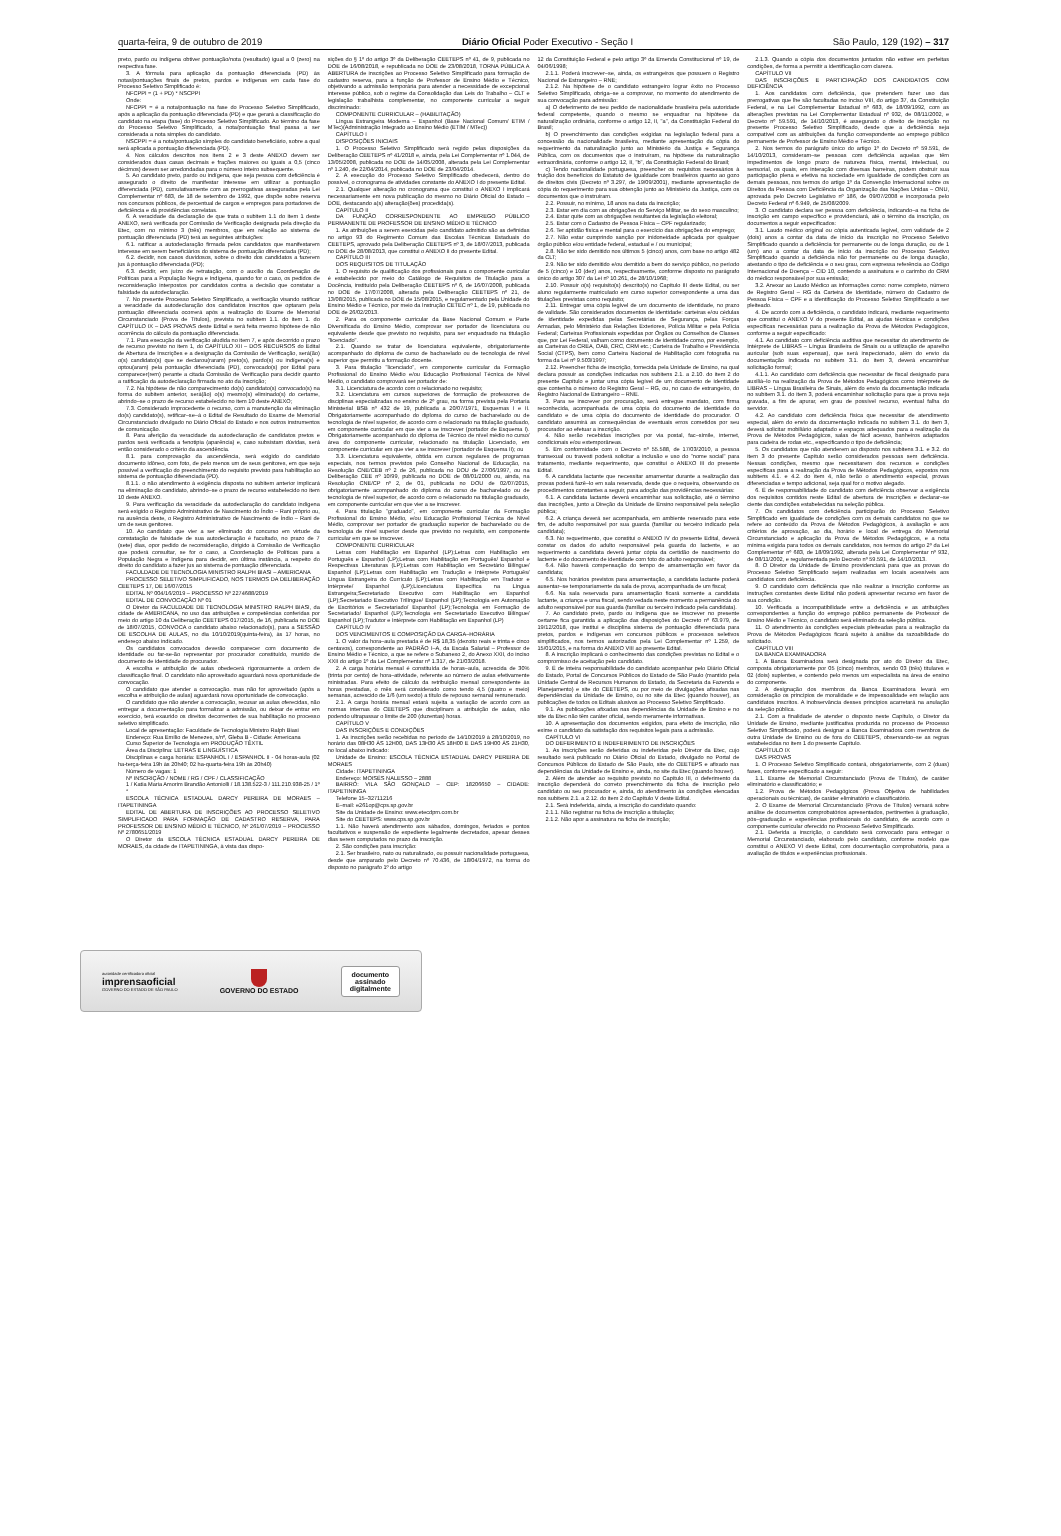quarta-feira, 9 de outubro de 2019 Diário Oficial Poder Executivo - Seção I São Paulo, 129 (192) – 317
preto, pardo ou indígena obtiver pontuação/nota (resultado) igual a 0 (zero) na respectiva fase.
3. A fórmula para aplicação da pontuação diferenciada (PD) às notas/pontuações finais de pretos, pardos e indígenas em cada fase do Processo Seletivo Simplificado é:
NFCPPI = (1 + PD) * NSCPPI
Onde:
NFCPPI = é a nota/pontuação na fase do Processo Seletivo Simplificado, após a aplicação da pontuação diferenciada (PD) e que gerará a classificação do candidato na etapa (fase) do Processo Seletivo Simplificado. Ao término da fase do Processo Seletivo Simplificado, a nota/pontuação final passa a ser considerada a nota simples do candidato.
NSCPPI = é a nota/pontuação simples do candidato beneficiário, sobre a qual será aplicada a pontuação diferenciada (PD).
4. Nos cálculos descritos nos itens 2 e 3 deste ANEXO devem ser considerados duas casas decimais e frações maiores ou iguais a 0,5 (cinco décimos) devem ser arredondadas para o número inteiro subsequente.
5. Ao candidato preto, pardo ou indígena, que seja pessoa com deficiência é assegurado o direito de manifestar interesse em utilizar a pontuação diferenciada (PD), cumulativamente com as prerrogativas asseguradas pela Lei Complementar nº 683, de 18 de setembro de 1992, que dispõe sobre reserva nos concursos públicos, de percentual de cargos e empregos para portadores de deficiência e dá providências correlatas.
6. A veracidade da declaração de que trata o subitem 1.1 do item 1 deste ANEXO, será verificada por Comissão de Verificação designada pela direção da Etec, com no mínimo 3 (três) membros, que em relação ao sistema de pontuação diferenciada (PD) terá as seguintes atribuições:
6.1. ratificar a autodeclaração firmada pelos candidatos que manifestarem interesse em serem beneficiários do sistema de pontuação diferenciada (PD);
6.2. decidir, nos casos duvidosos, sobre o direito dos candidatos a fazerem jus à pontuação diferenciada (PD);
6.3. decidir, em juízo de retratação, com o auxílio da Coordenação de Políticas para a População Negra e Indígena, quando for o caso, os pedidos de reconsideração interpostos por candidatos contra a decisão que constatar a falsidade da autodeclaração.
7. No presente Processo Seletivo Simplificado, a verificação visando ratificar a veracidade da autodeclaração dos candidatos inscritos que optaram pela pontuação diferenciada ocorrerá após a realização do Exame de Memorial Circunstanciado (Prova de Títulos), prevista no subitem 1.1. do item 1. do CAPÍTULO IX – DAS PROVAS deste Edital e será feita mesmo hipótese de não ocorrência do cálculo da pontuação diferenciada.
7.1. Para execução da verificação aludida no item 7, e após decorrido o prazo de recurso previsto no item 1, do CAPÍTULO XII – DOS RECURSOS do Edital de Abertura de Inscrições e a designação da Comissão de Verificação, será(ão) o(s) candidato(s) que se declarou(raram) preto(s), pardo(s) ou indígena(s) e optou(aram) pela pontuação diferenciada (PD), convocado(s) por Edital para comparecer(rem) perante a citada Comissão de Verificação para decidir quanto a ratificação da autodeclaração firmada no ato da inscrição;
7.2. Na hipótese de não comparecimento do(s) candidato(s) convocado(s) na forma do subitem anterior, será(ão) o(s) mesmo(s) eliminado(s) do certame, abrindo–se o prazo de recurso estabelecido no item 10 deste ANEXO;
7.3. Considerado improcedente o recurso, com a manutenção da eliminação do(s) candidato(s), retificar–se–á o Edital de Resultado do Exame de Memorial Circunstanciado divulgado no Diário Oficial do Estado e nos outros instrumentos de comunicação.
8. Para aferição da veracidade da autodeclaração de candidatos pretos e pardos será verificada a fenotipia (aparência) e, caso subsistam dúvidas, será então considerado o critério da ascendência.
8.1. para comprovação da ascendência, será exigido do candidato documento idôneo, com foto, de pelo menos um de seus genitores, em que seja possível a verificação do preenchimento do requisito previsto para habilitação ao sistema de pontuação diferenciada (PD).
8.1.1. o não atendimento à exigência disposta no subitem anterior implicará na eliminação do candidato, abrindo–se o prazo de recurso estabelecido no item 10 deste ANEXO.
9. Para verificação da veracidade da autodeclaração do candidato indígena será exigido o Registro Administrativo de Nascimento do Índio – Rani próprio ou, na ausência deste, o Registro Administrativo de Nascimento de Índio – Rani de um de seus genitores.
10. Ao candidato que vier a ser eliminado do concurso em virtude da constatação de falsidade de sua autodeclaração é facultado, no prazo de 7 (sete) dias, opor pedido de reconsideração, dirigido à Comissão de Verificação que poderá consultar, se for o caso, a Coordenação de Políticas para a População Negra e Indígena para decidir, em última instância, a respeito do direito do candidato a fazer jus ao sistema de pontuação diferenciada.
FACULDADE DE TECNOLOGIA MINISTRO RALPH BIASI – AMERICANA
PROCESSO SELETIVO SIMPLIFICADO, NOS TERMOS DA DELIBERAÇÃO CEETEPS 17, DE 16/07/2015
EDITAL Nº 004/16/2019 – PROCESSO Nº 2274688/2019
EDITAL DE CONVOCAÇÃO Nº 01
O Diretor da FACULDADE DE TECNOLOGIA MINISTRO RALPH BIASI, da cidade de AMERICANA, no uso das atribuições e competências conferidas por meio do artigo 10 da Deliberação CEETEPS 017/2015, de 16, publicada no DOE de 18/07/2015, CONVOCA o candidato abaixo relacionado(s), para a SESSÃO DE ESCOLHA DE AULAS, no dia 10/10/2019(quinta-feira), às 17 horas, no endereço abaixo indicado.
Os candidatos convocados deverão comparecer com documento de identidade ou far-se-ão representar por procurador constituído, munido de documento de identidade do procurador.
A escolha e atribuição de aulas obedecerá rigorosamente a ordem de classificação final. O candidato não aproveitado aguardará nova oportunidade de convocação.
O candidato que atender a convocação. mas não for aproveitado (após a escolha e atribuição de aulas) aguardará nova oportunidade de convocação.
O candidato que não atender a convocação, recusar as aulas oferecidas, não entregar a documentação para formalizar a admissão, ou deixar de entrar em exercício, terá exaurido os direitos decorrentes de sua habilitação no processo seletivo simplificado.
Local de apresentação: Faculdade de Tecnologia Ministro Ralph Biasi
Endereço: Rua Emílio de Menezes, s/nº, Gleba B - Cidade: Americana
Curso Superior de Tecnologia em PRODUÇÃO TÊXTIL
Área da Disciplina: LETRAS E LINGUÍSTICA
Disciplinas e carga horária: ESPANHOL I / ESPANHOL II - 04 horas-aula (02 ha-terça-feira 19h às 20h40; 02 ha-quarta-feira 19h às 20h40)
Número de vagas: 1
Nº INSCRIÇÃO / NOME / RG / CPF / CLASSIFICAÇÃO
1 / Katia Maria Amorim Brandão Antoniolli / 18.138.522-3 / 111.210.938-25 / 1º
*
ESCOLA TÉCNICA ESTADUAL DARCY PEREIRA DE MORAES – ITAPETININGA
EDITAL DE ABERTURA DE INSCRIÇÕES AO PROCESSO SELETIVO SIMPLIFICADO PARA FORMAÇÃO DE CADASTRO RESERVA, PARA PROFESSOR DE ENSINO MÉDIO E TÉCNICO, Nº 261/07/2019 – PROCESSO Nº 2780651/2019
O Diretor da ESCOLA TÉCNICA ESTADUAL DARCY PEREIRA DE MORAES, da cidade de ITAPETININGA, à vista das dispo-
sições do § 1º do artigo 3º da Deliberação CEETEPS nº 41, de 9, publicada no DOE de 16/08/2018, e republicada no DOE de 23/08/2018, TORNA PÚBLICA A ABERTURA de inscrições ao Processo Seletivo Simplificado para formação de cadastro reserva, para a função de Professor de Ensino Médio e Técnico, objetivando a admissão temporária para atender a necessidade de excepcional interesse público, sob o regime da Consolidação das Leis do Trabalho – CLT e legislação trabalhista complementar, no componente curricular a seguir discriminado:
COMPONENTE CURRICULAR – (HABILITAÇÃO)
Língua Estrangeira Moderna – Espanhol (Base Nacional Comum/ ETIM / MTec)(Administração Integrado ao Ensino Médio (ETIM / MTec))
CAPÍTULO I
DISPOSIÇÕES INICIAIS
1. O Processo Seletivo Simplificado será regido pelas disposições da Deliberação CEETEPS nº 41/2018 e, ainda, pela Lei Complementar nº 1.044, de 13/05/2008, publicada no DOE de 14/05/2008, alterada pela Lei Complementar nº 1.240, de 22/04/2014, publicada no DOE de 23/04/2014.
2. A execução do Processo Seletivo Simplificado obedecerá, dentro do possível, o cronograma de atividades constante do ANEXO I do presente Edital.
2.1. Qualquer alteração no cronograma que constitui o ANEXO I implicará necessariamente em nova publicação do mesmo no Diário Oficial do Estado – DOE, destacando a(s) alteração(ões) procedida(s).
CAPÍTULO II
DA FUNÇÃO CORRESPONDENTE AO EMPREGO PÚBLICO PERMANENTE DE PROFESSOR DE ENSINO MÉDIO E TÉCNICO
1. As atribuições a serem exercidas pelo candidato admitido são as definidas no artigo 93 do Regimento Comum das Escolas Técnicas Estaduais do CEETEPS, aprovado pela Deliberação CEETEPS nº 3, de 18/07/2013, publicada no DOE de 28/08/2013, que constitui o ANEXO II do presente Edital.
CAPÍTULO III
DOS REQUISITOS DE TITULAÇÃO
1. O requisito de qualificação dos profissionais para o componente curricular é estabelecido por meio do Catálogo de Requisitos de Titulação para a Docência, instituído pela Deliberação CEETEPS nº 6, de 16/07/2008, publicada no DOE de 17/07/2008, alterada pela Deliberação CEETEPS nº 21, de 13/08/2015, publicada no DOE de 15/08/2015, e regulamentado pela Unidade do Ensino Médio e Técnico, por meio da Instrução CETEC nº 1, de 19, publicada no DOE de 26/02/2013.
2. Para os componente curricular da Base Nacional Comum e Parte Diversificada do Ensino Médio, comprovar ser portador de licenciatura ou equivalente desde que previsto no requisito, para ser enquadrado na titulação "licenciado".
2.1. Quando se tratar de licenciatura equivalente, obrigatoriamente acompanhado do diploma de curso de bacharelado ou de tecnologia de nível superior que permitiu a formação docente.
3. Para titulação "licenciado", em componente curricular da Formação Profissional do Ensino Médio e/ou Educação Profissional Técnica de Nível Médio, o candidato comprovará ser portador de:
3.1. Licenciatura de acordo com o relacionado no requisito;
3.2. Licenciatura em cursos superiores de formação de professores de disciplinas especializadas no ensino de 2º grau, na forma prevista pela Portaria Ministerial BSB nº 432 de 19, publicada a 20/07/1971, Esquemas I e II. Obrigatoriamente acompanhado do diploma do curso de bacharelado ou de tecnologia de nível superior, de acordo com o relacionado na titulação graduado, em componente curricular em que vier a se inscrever (portador de Esquema I). Obrigatoriamente acompanhado do diploma de Técnico de nível médio no curso/área do componente curricular, relacionado na titulação Licenciado, em componente curricular em que vier a se inscrever (portador de Esquema II); ou
3.3. Licenciatura equivalente, obtida em cursos regulares de programas especiais, nos termos previstos pelo Conselho Nacional de Educação, na Resolução CNE/CEB nº 2 de 26, publicada no DOU de 27/06/1997, ou na Deliberação CEE nº 10/99, publicada no DOE de 08/01/2000 ou, ainda, na Resolução CNE/CP nº 2, de 01, publicada no DOU de 02/07/2015, obrigatoriamente acompanhado do diploma do curso de bacharelado ou de tecnologia de nível superior, de acordo com o relacionado na titulação graduado, em componente curricular em que vier a se inscrever.
4. Para titulação "graduado", em componente curricular da Formação Profissional do Ensino Médio, e/ou Educação Profissional Técnica de Nível Médio, comprovar ser portador de graduação superior de bacharelado ou de tecnologia de nível superior desde que previsto no requisito, em componente curricular em que se inscrever.
COMPONENTE CURRICULAR
Letras com Habilitação em Espanhol (LP);Letras com Habilitação em Português e Espanhol (LP);Letras com Habilitação em Português/ Espanhol e Respectivas Literaturas (LP);Letras com Habilitação em Secretário Bilíngue/ Espanhol (LP);Letras com Habilitação em Tradução e Intérprete Português/ Língua Estrangeira do Currículo (LP);Letras com Habilitação em Tradutor e Intérprete/ Espanhol (LP);Licenciatura Específica na Língua Estrangeira;Secretariado Executivo com Habilitação em Espanhol (LP);Secretariado Executivo Trilíngue/ Espanhol (LP);Tecnologia em Automação de Escritórios e Secretariado/ Espanhol (LP);Tecnologia em Formação de Secretariado/ Espanhol (LP);Tecnologia em Secretariado Executivo Bilíngue/ Espanhol (LP);Tradutor e Intérprete com Habilitação em Espanhol (LP)
CAPÍTULO IV
DOS VENCIMENTOS E COMPOSIÇÃO DA CARGA–HORÁRIA
1. O valor da hora–aula prestada é de R$ 18,35 (dezoito reais e trinta e cinco centavos), correspondente ao PADRÃO I–A, da Escala Salarial – Professor de Ensino Médio e Técnico, a que se refere o Subanexo 2, do Anexo XXII, do inciso XXII do artigo 1º da Lei Complementar nº 1.317, de 21/03/2018.
2. A carga horária mensal é constituída de horas–aula, acrescida de 30% (trinta por cento) de hora–atividade, referente ao número de aulas efetivamente ministradas. Para efeito de cálculo da retribuição mensal correspondente às horas prestadas, o mês será considerado como tendo 4,5 (quatro e meio) semanas, acrescido de 1/6 (um sexto) a título de repouso semanal remunerado.
2.1. A carga horária mensal estará sujeita a variação de acordo com as normas internas do CEETEPS que disciplinam a atribuição de aulas, não podendo ultrapassar o limite de 200 (duzentas) horas.
CAPÍTULO V
DAS INSCRIÇÕES E CONDIÇÕES
1. As inscrições serão recebidas no período de 14/10/2019 à 28/10/2019, no horário das 08H30 ÀS 12H00, DAS 13H30 ÀS 18H00 E DAS 19H00 ÀS 21H30, no local abaixo indicado:
Unidade de Ensino: ESCOLA TÉCNICA ESTADUAL DARCY PEREIRA DE MORAES
Cidade: ITAPETININGA
Endereço: MOISÉS NALESSO – 2888
BAIRRO: VILA SÃO GONÇALO – CEP: 18206650 – CIDADE: ITAPETININGA
Telefone 15–32711216
E–mail: e261op@cps.sp.gov.br
Site da Unidade de Ensino: www.etecdpm.com.br
Site do CEETEPS: www.cps.sp.gov.br
1.1. Não haverá atendimento aos sábados, domingos, feriados e pontos facultativos e suspensão de expediente legalmente decretados, apesar desses dias serem computados no prazo da inscrição.
2. São condições para inscrição:
2.1. Ser brasileiro, nato ou naturalizado, ou possuir nacionalidade portuguesa, desde que amparado pelo Decreto nº 70.436, de 18/04/1972, na forma do disposto no parágrafo 1º do artigo
12 da Constituição Federal e pelo artigo 3º da Emenda Constitucional nº 19, de 04/06/1998;
2.1.1. Poderá inscrever–se, ainda, os estrangeiros que possuem o Registro Nacional de Estrangeiro – RNE;
2.1.2. Na hipótese de o candidato estrangeiro lograr êxito no Processo Seletivo Simplificado, obriga–se a comprovar, no momento do atendimento de sua convocação para admissão:
a) O deferimento de seu pedido de nacionalidade brasileira pela autoridade federal competente, quando o mesmo se enquadrar na hipótese da naturalização ordinária, conforme o artigo 12, II, "a", da Constituição Federal do Brasil;
b) O preenchimento das condições exigidas na legislação federal para a concessão da nacionalidade brasileira, mediante apresentação da cópia do requerimento da naturalização junto ao Ministério da Justiça e Segurança Pública, com os documentos que o instruíram, na hipótese da naturalização extraordinária, conforme o artigo 12, II, "b", da Constituição Federal do Brasil;
c) Tendo nacionalidade portuguesa, preencher os requisitos necessários à fruição dos benefícios do Estatuto de Igualdade com brasileiros quanto ao gozo de direitos civis (Decreto nº 3.297, de 19/09/2001), mediante apresentação de cópia do requerimento para sua obtenção junto ao Ministério da Justiça, com os documentos que o instruíram.
2.2. Possuir, no mínimo, 18 anos na data da inscrição;
2.3. Estar em dia com as obrigações do Serviço Militar, se do sexo masculino;
2.4. Estar quite com as obrigações resultantes da legislação eleitoral;
2.5. Estar com o Cadastro de Pessoa Física – CPF regularizado;
2.6. Ter aptidão física e mental para o exercício das obrigações do emprego;
2.7. Não estar cumprindo sanção por inidoneidade aplicada por qualquer órgão público e/ou entidade federal, estadual e / ou municipal;
2.8. Não ter sido demitido nos últimos 5 (cinco) anos, com base no artigo 482 da CLT;
2.9. Não ter sido demitido e/ou demitido a bem do serviço público, no período de 5 (cinco) e 10 (dez) anos, respectivamente, conforme disposto no parágrafo único do artigo 307 da Lei nº 10.261, de 28/10/1968;
2.10. Possuir o(s) requisito(s) descrito(s) no Capítulo III deste Edital, ou ser aluno regularmente matriculado em curso superior correspondente a uma das titulações previstas como requisito;
2.11. Entregar uma cópia legível de um documento de identidade, no prazo de validade. São considerados documentos de identidade: carteiras e/ou cédulas de identidade expedidas pelas Secretárias de Segurança, pelas Forças Armadas, pelo Ministério das Relações Exteriores, Polícia Militar e pela Polícia Federal; Carteiras Profissionais expedidas por Órgãos ou Conselhos de Classes que, por Lei Federal, valham como documento de identidade como, por exemplo, as Carteiras do CREA, OAB, CRC, CRM etc.; Carteira de Trabalho e Previdência Social (CTPS), bem como Carteira Nacional de Habilitação com fotografia na forma da Lei nº 9.503/1997;
2.12. Preencher ficha de inscrição, fornecida pela Unidade de Ensino, na qual declara possuir as condições indicadas nos subitens 2.1. a 2.10. do item 2 do presente Capítulo e juntar uma cópia legível de um documento de identidade que contenha o número do Registro Geral – RG, ou, no caso de estrangeiro, do Registro Nacional de Estrangeiro – RNE.
3. Para se inscrever por procuração, será entregue mandato, com firma reconhecida, acompanhada de uma cópia do documento de identidade do candidato e de uma cópia do documento de identidade do procurador. O candidato assumirá as consequências de eventuais erros cometidos por seu procurador ao efetuar a inscrição.
4. Não serão recebidas inscrições por via postal, fac–símile, internet, condicionais e/ou extemporâneas.
5. Em conformidade com o Decreto nº 55.588, de 17/03/2010, a pessoa transexual ou travesti poderá solicitar a inclusão e uso do "nome social" para tratamento, mediante requerimento, que constitui o ANEXO III do presente Edital.
6. A candidata lactante que necessitar amamentar durante a realização das provas poderá fazê–lo em sala reservada, desde que o requeira, observando os procedimentos constantes a seguir, para adoção das providências necessárias:
6.1. A candidata lactante deverá encaminhar sua solicitação, até o término das inscrições, junto a Direção da Unidade de Ensino responsável pela seleção pública;
6.2. A criança deverá ser acompanhada, em ambiente reservado para este fim, de adulto responsável por sua guarda (familiar ou terceiro indicado pela candidata);
6.3. No requerimento, que constitui o ANEXO IV do presente Edital, deverá constar os dados do adulto responsável pela guarda do lactente, e ao requerimento a candidata deverá juntar cópia da certidão de nascimento do lactente e do documento de identidade com foto do adulto responsável;
6.4. Não haverá compensação do tempo de amamentação em favor da candidata;
6.5. Nos horários previstos para amamentação, a candidata lactante poderá ausentar–se temporariamente da sala de prova, acompanhada de um fiscal;
6.6. Na sala reservada para amamentação ficará somente a candidata lactante, a criança e uma fiscal, sendo vedada neste momento a permanência do adulto responsável por sua guarda (familiar ou terceiro indicado pela candidata).
7. Ao candidato preto, pardo ou indígena que se inscrever no presente certame fica garantida a aplicação das disposições do Decreto nº 63.979, de 19/12/2018, que institui e disciplina sistema de pontuação diferenciada para pretos, pardos e indígenas em concursos públicos e processos seletivos simplificados, nos termos autorizados pela Lei Complementar nº 1.259, de 15/01/2015, e na forma do ANEXO VIII ao presente Edital.
8. A inscrição implicará o conhecimento das condições previstas no Edital e o compromisso de aceitação pelo candidato.
9. É de inteira responsabilidade do candidato acompanhar pelo Diário Oficial do Estado, Portal de Concursos Públicos do Estado de São Paulo (mantido pela Unidade Central de Recursos Humanos do Estado, da Secretaria da Fazenda e Planejamento) e site do CEETEPS, ou por meio de divulgações afixadas nas dependências da Unidade de Ensino, ou no site da Etec (quando houver), as publicações de todos os Editais alusivos ao Processo Seletivo Simplificado.
9.1. As publicações afixadas nas dependências da Unidade de Ensino e no site da Etec não têm caráter oficial, sendo meramente informativas.
10. A apresentação dos documentos exigidos, para efeito de inscrição, não exime o candidato da satisfação dos requisitos legais para a admissão.
CAPÍTULO VI
DO DEFERIMENTO E INDEFERIMENTO DE INSCRIÇÕES
1. As inscrições serão deferidas ou indeferidas pelo Diretor da Etec, cujo resultado será publicado no Diário Oficial do Estado, divulgado no Portal de Concursos Públicos do Estado de São Paulo, site do CEETEPS e afixado nas dependências da Unidade de Ensino e, ainda, no site da Etec (quando houver).
2. Além de atender ao requisito previsto no Capítulo III, o deferimento da inscrição dependerá do correto preenchimento da ficha de inscrição pelo candidato ou seu procurador e, ainda, do atendimento às condições elencadas nos subitens 2.1. a 2.12. do item 2 do Capítulo V deste Edital.
2.1. Será indeferida, ainda, a inscrição do candidato quando:
2.1.1. Não registrar na ficha de inscrição a titulação;
2.1.2. Não apor a assinatura na ficha de inscrição;
2.1.3. Quando a cópia dos documentos juntados não estiver em perfeitas condições, de forma a permitir a identificação com clareza.
CAPÍTULO VII
DAS INSCRIÇÕES E PARTICIPAÇÃO DOS CANDIDATOS COM DEFICIÊNCIA
1. Aos candidatos com deficiência, que pretendem fazer uso das prerrogativas que lhe são facultadas no inciso VIII, do artigo 37, da Constituição Federal, e na Lei Complementar Estadual nº 683, de 18/09/1992, com as alterações previstas na Lei Complementar Estadual nº 932, de 08/11/2002, e Decreto nº 59.591, de 14/10/2013, é assegurado o direito de inscrição no presente Processo Seletivo Simplificado, desde que a deficiência seja compatível com as atribuições da função correspondente ao emprego público permanente de Professor de Ensino Médio e Técnico.
2. Nos termos do parágrafo único do artigo 1º do Decreto nº 59.591, de 14/10/2013, consideram–se pessoas com deficiência aquelas que têm impedimentos de longo prazo de natureza física, mental, intelectual, ou sensorial, os quais, em interação com diversas barreiras, podem obstruir sua participação plena e efetiva na sociedade em igualdade de condições com as demais pessoas, nos termos do artigo 1º da Convenção Internacional sobre os Direitos da Pessoa com Deficiência da Organização das Nações Unidas – ONU, aprovada pelo Decreto Legislativo nº 186, de 09/07/2008 e incorporada pelo Decreto Federal nº 6.949, de 25/08/2009.
3. O candidato declara ser pessoa com deficiência, indicando–a na ficha de inscrição em campo específico e providenciará, até o término da inscrição, os documentos a seguir especificados:
3.1. Laudo médico original ou cópia autenticada legível, com validade de 2 (dois) anos a contar da data de início da inscrição no Processo Seletivo Simplificado quando a deficiência for permanente ou de longa duração, ou de 1 (um) ano a contar da data de início da inscrição no Processo Seletivo Simplificado quando a deficiência não for permanente ou de longa duração, atestando o tipo de deficiência e o seu grau, com expressa referência ao Código Internacional de Doença – CID 10, contendo a assinatura e o carimbo do CRM do médico responsável por sua emissão;
3.2. Anexar ao Laudo Médico as informações como: nome completo, número de Registro Geral – RG da Carteira de Identidade, número do Cadastro de Pessoa Física – CPF e a identificação do Processo Seletivo Simplificado a ser pleiteado.
4. De acordo com a deficiência, o candidato indicará, mediante requerimento que constitui o ANEXO V do presente Edital, as ajudas técnicas e condições específicas necessárias para a realização da Prova de Métodos Pedagógicos, conforme a seguir especificado:
4.1. Ao candidato com deficiência auditiva que necessitar do atendimento de Intérprete de LIBRAS – Língua Brasileira de Sinais ou a utilização de aparelho auricular (sob suas expensas), que será inspecionado, além do envio da documentação indicada no subitem 3.1. do item 3, deverá encaminhar solicitação formal;
4.1.1. Ao candidato com deficiência que necessitar de fiscal designado para auxiliá–lo na realização da Prova de Métodos Pedagógicos como intérprete de LIBRAS – Língua Brasileira de Sinais, além do envio da documentação indicada no subitem 3.1. do item 3, poderá encaminhar solicitação para que a prova seja gravada, a fim de apurar, em grau de possível recurso, eventual falha do servidor.
4.2. Ao candidato com deficiência física que necessitar de atendimento especial, além do envio da documentação indicada no subitem 3.1. do item 3, deverá solicitar mobiliário adaptado e espaços adequados para a realização da Prova de Métodos Pedagógicos, salas de fácil acesso, banheiros adaptados para cadeira de rodas etc., especificando o tipo de deficiência;
5. Os candidatos que não atenderem ao disposto nos subitens 3.1. e 3.2. do item 3 do presente Capítulo serão considerados pessoas sem deficiência. Nessas condições, mesmo que necessitarem dos recursos e condições específicas para a realização da Prova de Métodos Pedagógicos, expostos nos subitens 4.1. e 4.2. do item 4, não terão o atendimento especial, provas diferenciadas e tempo adicional, seja qual for o motivo alegado.
6. É de responsabilidade do candidato com deficiência observar a exigência dos requisitos contidos neste Edital de abertura de inscrições e declarar–se ciente das condições estabelecidas na seleção pública.
7. Os candidatos com deficiência participarão do Processo Seletivo Simplificado em igualdade de condições com os demais candidatos no que se refere ao conteúdo da Prova de Métodos Pedagógicos, à avaliação e aos critérios de aprovação, ao dia, horário e local de entrega do Memorial Circunstanciado e aplicação da Prova de Métodos Pedagógicos, e a nota mínima exigida para todos os demais candidatos, nos termos do artigo 2º da Lei Complementar nº 683, de 18/09/1992, alterada pela Lei Complementar nº 932, de 08/11/2002, e regulamentada pelo Decreto nº 59.591, de 14/10/2013.
8. O Diretor da Unidade de Ensino providenciará para que as provas do Processo Seletivo Simplificado sejam realizadas em locais acessíveis aos candidatos com deficiência.
9. O candidato com deficiência que não realizar a inscrição conforme as instruções constantes deste Edital não poderá apresentar recurso em favor de sua condição.
10. Verificada a incompatibilidade entre a deficiência e as atribuições correspondentes a função do emprego público permanente de Professor de Ensino Médio e Técnico, o candidato será eliminado da seleção pública.
11. O atendimento às condições especiais pleiteadas para a realização da Prova de Métodos Pedagógicos ficará sujeito à análise da razoabilidade do solicitado.
CAPÍTULO VIII
DA BANCA EXAMINADORA
1. A Banca Examinadora será designada por ato do Diretor da Etec, composta obrigatoriamente por 05 (cinco) membros, sendo 03 (três) titulares e 02 (dois) suplentes, e contendo pelo menos um especialista na área de ensino do componente.
2. A designação dos membros da Banca Examinadora levará em consideração os princípios de moralidade e de impessoalidade em relação aos candidatos inscritos. A inobservância desses princípios acarretará na anulação da seleção pública.
2.1. Com a finalidade de atender o disposto neste Capítulo, o Diretor da Unidade de Ensino, mediante justificativa produzida no processo de Processo Seletivo Simplificado, poderá designar a Banca Examinadora com membros de outra Unidade de Ensino ou de fora do CEETEPS, observando–se as regras estabelecidas no item 1 do presente Capítulo.
CAPÍTULO IX
DAS PROVAS
1. O Processo Seletivo Simplificado contará, obrigatoriamente, com 2 (duas) fases, conforme especificado a seguir:
1.1. Exame de Memorial Circunstanciado (Prova de Títulos), de caráter eliminatório e classificatório; e
1.2. Prova de Métodos Pedagógicos (Prova Objetiva de habilidades operacionais ou técnicas), de caráter eliminatório e classificatório.
2. O Exame de Memorial Circunstanciado (Prova de Títulos) versará sobre análise de documentos comprobatórios apresentados, pertinentes à graduação, pós–graduação e experiências profissionais do candidato, de acordo com o componente curricular oferecido no Processo Seletivo Simplificado.
2.1. Deferida a inscrição, o candidato será convocado para entregar o Memorial Circunstanciado, elaborado pelo candidato, conforme modelo que constitui o ANEXO VI deste Edital, com documentação comprobatória, para a avaliação de títulos e experiências profissionais.
autoridade certificadora oficial
imprensaoficial
GOVERNO DO ESTADO DE SÃO PAULO
GOVERNO DO ESTADO
documento
assinado
digitalmente